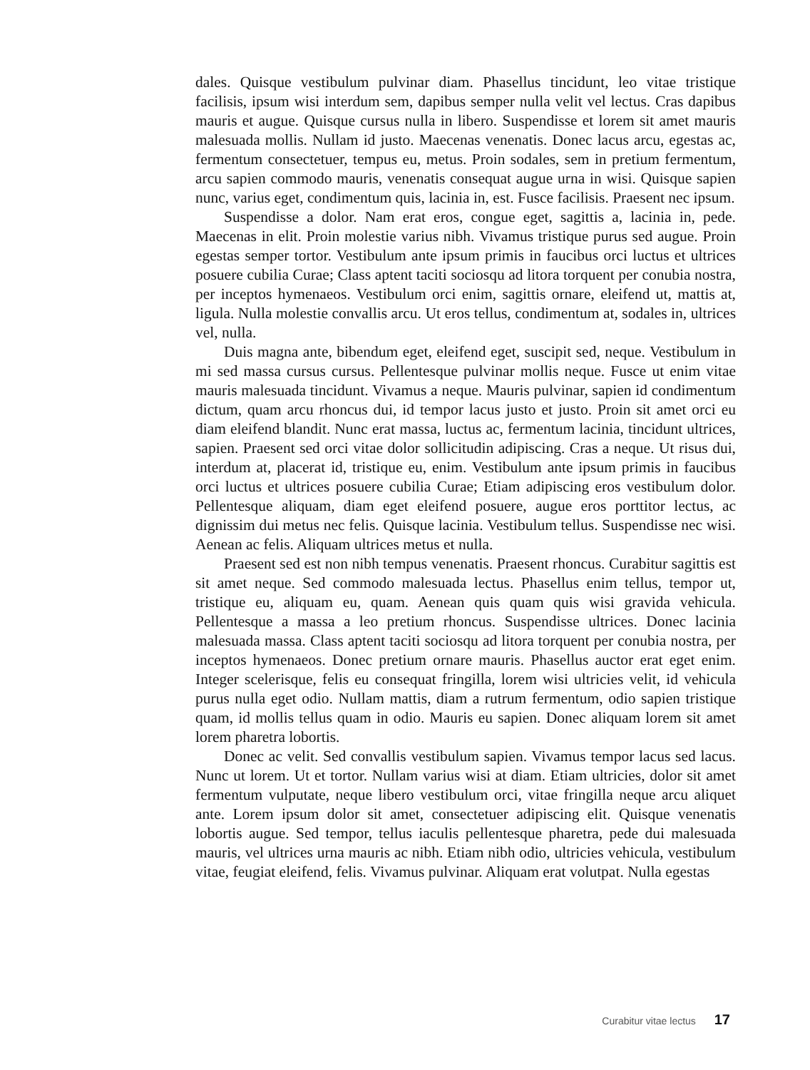dales. Quisque vestibulum pulvinar diam. Phasellus tincidunt, leo vitae tristique facilisis, ipsum wisi interdum sem, dapibus semper nulla velit vel lectus. Cras dapibus mauris et augue. Quisque cursus nulla in libero. Suspendisse et lorem sit amet mauris malesuada mollis. Nullam id justo. Maecenas venenatis. Donec lacus arcu, egestas ac, fermentum consectetuer, tempus eu, metus. Proin sodales, sem in pretium fermentum, arcu sapien commodo mauris, venenatis consequat augue urna in wisi. Quisque sapien nunc, varius eget, condimentum quis, lacinia in, est. Fusce facilisis. Praesent nec ipsum.
Suspendisse a dolor. Nam erat eros, congue eget, sagittis a, lacinia in, pede. Maecenas in elit. Proin molestie varius nibh. Vivamus tristique purus sed augue. Proin egestas semper tortor. Vestibulum ante ipsum primis in faucibus orci luctus et ultrices posuere cubilia Curae; Class aptent taciti sociosqu ad litora torquent per conubia nostra, per inceptos hymenaeos. Vestibulum orci enim, sagittis ornare, eleifend ut, mattis at, ligula. Nulla molestie convallis arcu. Ut eros tellus, condimentum at, sodales in, ultrices vel, nulla.
Duis magna ante, bibendum eget, eleifend eget, suscipit sed, neque. Vestibulum in mi sed massa cursus cursus. Pellentesque pulvinar mollis neque. Fusce ut enim vitae mauris malesuada tincidunt. Vivamus a neque. Mauris pulvinar, sapien id condimentum dictum, quam arcu rhoncus dui, id tempor lacus justo et justo. Proin sit amet orci eu diam eleifend blandit. Nunc erat massa, luctus ac, fermentum lacinia, tincidunt ultrices, sapien. Praesent sed orci vitae dolor sollicitudin adipiscing. Cras a neque. Ut risus dui, interdum at, placerat id, tristique eu, enim. Vestibulum ante ipsum primis in faucibus orci luctus et ultrices posuere cubilia Curae; Etiam adipiscing eros vestibulum dolor. Pellentesque aliquam, diam eget eleifend posuere, augue eros porttitor lectus, ac dignissim dui metus nec felis. Quisque lacinia. Vestibulum tellus. Suspendisse nec wisi. Aenean ac felis. Aliquam ultrices metus et nulla.
Praesent sed est non nibh tempus venenatis. Praesent rhoncus. Curabitur sagittis est sit amet neque. Sed commodo malesuada lectus. Phasellus enim tellus, tempor ut, tristique eu, aliquam eu, quam. Aenean quis quam quis wisi gravida vehicula. Pellentesque a massa a leo pretium rhoncus. Suspendisse ultrices. Donec lacinia malesuada massa. Class aptent taciti sociosqu ad litora torquent per conubia nostra, per inceptos hymenaeos. Donec pretium ornare mauris. Phasellus auctor erat eget enim. Integer scelerisque, felis eu consequat fringilla, lorem wisi ultricies velit, id vehicula purus nulla eget odio. Nullam mattis, diam a rutrum fermentum, odio sapien tristique quam, id mollis tellus quam in odio. Mauris eu sapien. Donec aliquam lorem sit amet lorem pharetra lobortis.
Donec ac velit. Sed convallis vestibulum sapien. Vivamus tempor lacus sed lacus. Nunc ut lorem. Ut et tortor. Nullam varius wisi at diam. Etiam ultricies, dolor sit amet fermentum vulputate, neque libero vestibulum orci, vitae fringilla neque arcu aliquet ante. Lorem ipsum dolor sit amet, consectetuer adipiscing elit. Quisque venenatis lobortis augue. Sed tempor, tellus iaculis pellentesque pharetra, pede dui malesuada mauris, vel ultrices urna mauris ac nibh. Etiam nibh odio, ultricies vehicula, vestibulum vitae, feugiat eleifend, felis. Vivamus pulvinar. Aliquam erat volutpat. Nulla egestas
Curabitur vitae lectus 17